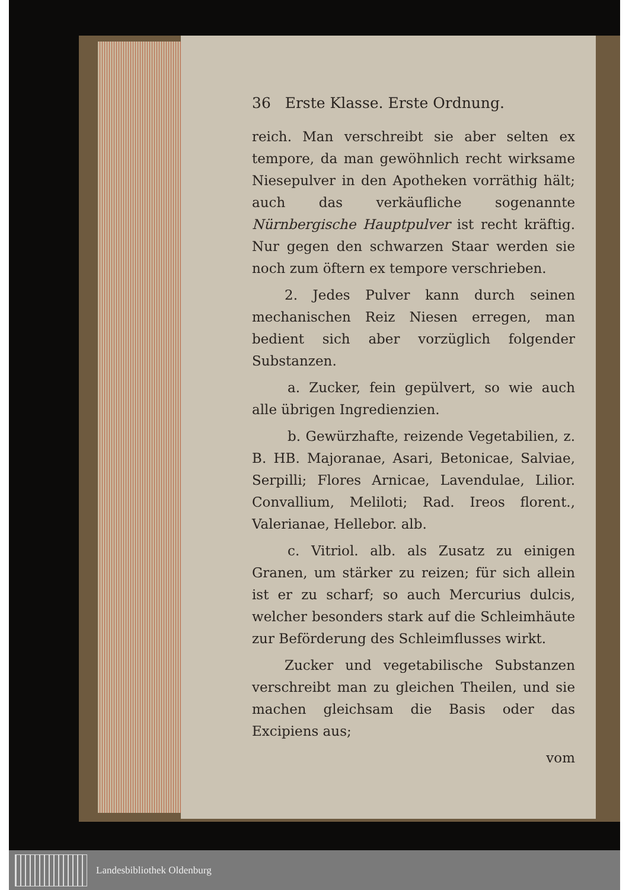36 Erste Klasse. Erste Ordnung.
reich. Man verschreibt sie aber selten ex tempore, da man gewöhnlich recht wirksame Niesepulver in den Apotheken vorräthig hält; auch das verkäufliche sogenannte Nürnbergische Hauptpulver ist recht kräftig. Nur gegen den schwarzen Staar werden sie noch zum öftern ex tempore verschrieben.
2. Jedes Pulver kann durch seinen mechanischen Reiz Niesen erregen, man bedient sich aber vorzüglich folgender Substanzen.
a. Zucker, fein gepülvert, so wie auch alle übrigen Ingredienzien.
b. Gewürzhafte, reizende Vegetabilien, z. B. HB. Majoranae, Asari, Betonicae, Salviae, Serpilli; Flores Arnicae, Lavendulae, Lilior. Convallium, Meliloti; Rad. Ireos florent., Valerianae, Hellebor. alb.
c. Vitriol. alb. als Zusatz zu einigen Granen, um stärker zu reizen; für sich allein ist er zu scharf; so auch Mercurius dulcis, welcher besonders stark auf die Schleimhäute zur Beförderung des Schleimflusses wirkt.
Zucker und vegetabilische Substanzen verschreibt man zu gleichen Theilen, und sie machen gleichsam die Basis oder das Excipiens aus;
vom
Landesbibliothek Oldenburg